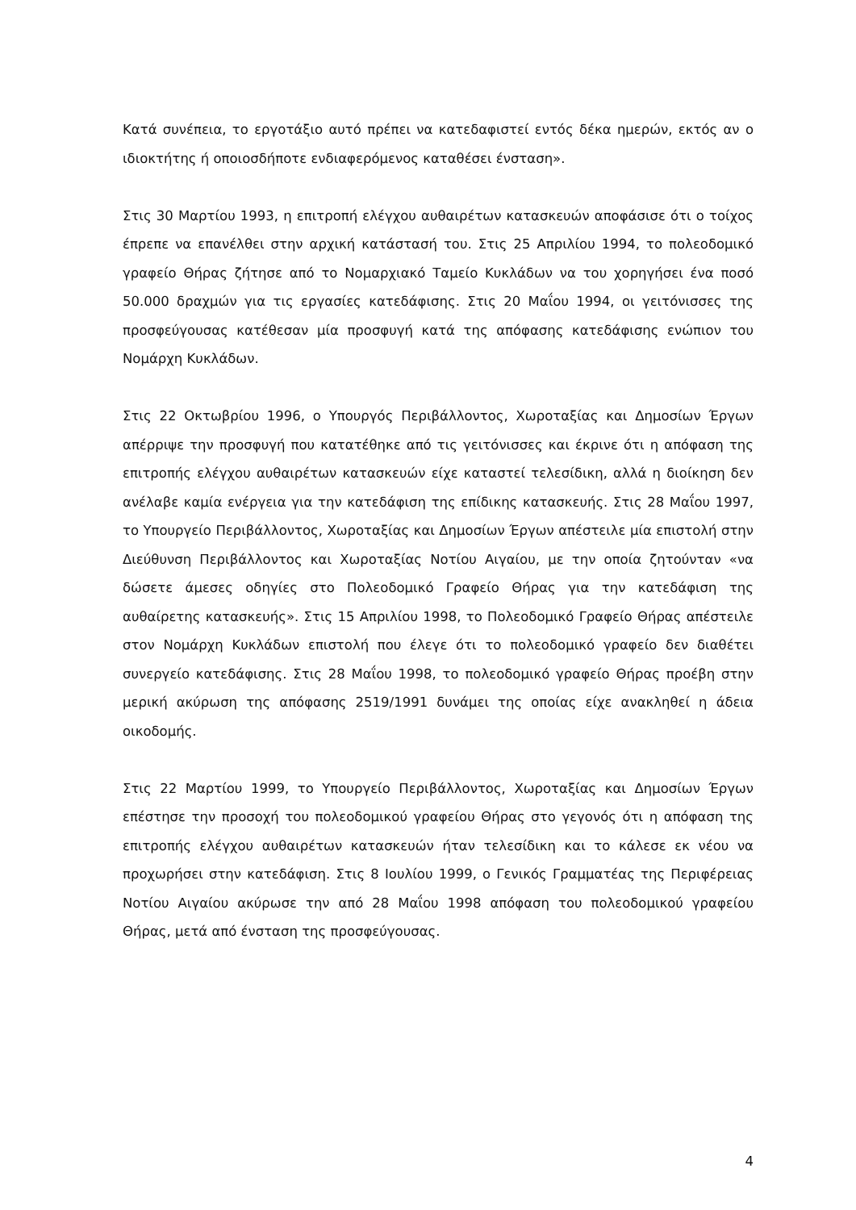Κατά συνέπεια, το εργοτάξιο αυτό πρέπει να κατεδαφιστεί εντός δέκα ημερών, εκτός αν ο ιδιοκτήτης ή οποιοσδήποτε ενδιαφερόμενος καταθέσει ένσταση».
Στις 30 Μαρτίου 1993, η επιτροπή ελέγχου αυθαιρέτων κατασκευών αποφάσισε ότι ο τοίχος έπρεπε να επανέλθει στην αρχική κατάστασή του. Στις 25 Απριλίου 1994, το πολεοδομικό γραφείο Θήρας ζήτησε από το Νομαρχιακό Ταμείο Κυκλάδων να του χορηγήσει ένα ποσό 50.000 δραχμών για τις εργασίες κατεδάφισης. Στις 20 Μαΐου 1994, οι γειτόνισσες της προσφεύγουσας κατέθεσαν μία προσφυγή κατά της απόφασης κατεδάφισης ενώπιον του Νομάρχη Κυκλάδων.
Στις 22 Οκτωβρίου 1996, ο Υπουργός Περιβάλλοντος, Χωροταξίας και Δημοσίων Έργων απέρριψε την προσφυγή που κατατέθηκε από τις γειτόνισσες και έκρινε ότι η απόφαση της επιτροπής ελέγχου αυθαιρέτων κατασκευών είχε καταστεί τελεσίδικη, αλλά η διοίκηση δεν ανέλαβε καμία ενέργεια για την κατεδάφιση της επίδικης κατασκευής. Στις 28 Μαΐου 1997, το Υπουργείο Περιβάλλοντος, Χωροταξίας και Δημοσίων Έργων απέστειλε μία επιστολή στην Διεύθυνση Περιβάλλοντος και Χωροταξίας Νοτίου Αιγαίου, με την οποία ζητούνταν «να δώσετε άμεσες οδηγίες στο Πολεοδομικό Γραφείο Θήρας για την κατεδάφιση της αυθαίρετης κατασκευής». Στις 15 Απριλίου 1998, το Πολεοδομικό Γραφείο Θήρας απέστειλε στον Νομάρχη Κυκλάδων επιστολή που έλεγε ότι το πολεοδομικό γραφείο δεν διαθέτει συνεργείο κατεδάφισης. Στις 28 Μαΐου 1998, το πολεοδομικό γραφείο Θήρας προέβη στην μερική ακύρωση της απόφασης 2519/1991 δυνάμει της οποίας είχε ανακληθεί η άδεια οικοδομής.
Στις 22 Μαρτίου 1999, το Υπουργείο Περιβάλλοντος, Χωροταξίας και Δημοσίων Έργων επέστησε την προσοχή του πολεοδομικού γραφείου Θήρας στο γεγονός ότι η απόφαση της επιτροπής ελέγχου αυθαιρέτων κατασκευών ήταν τελεσίδικη και το κάλεσε εκ νέου να προχωρήσει στην κατεδάφιση. Στις 8 Ιουλίου 1999, ο Γενικός Γραμματέας της Περιφέρειας Νοτίου Αιγαίου ακύρωσε την από 28 Μαΐου 1998 απόφαση του πολεοδομικού γραφείου Θήρας, μετά από ένσταση της προσφεύγουσας.
4